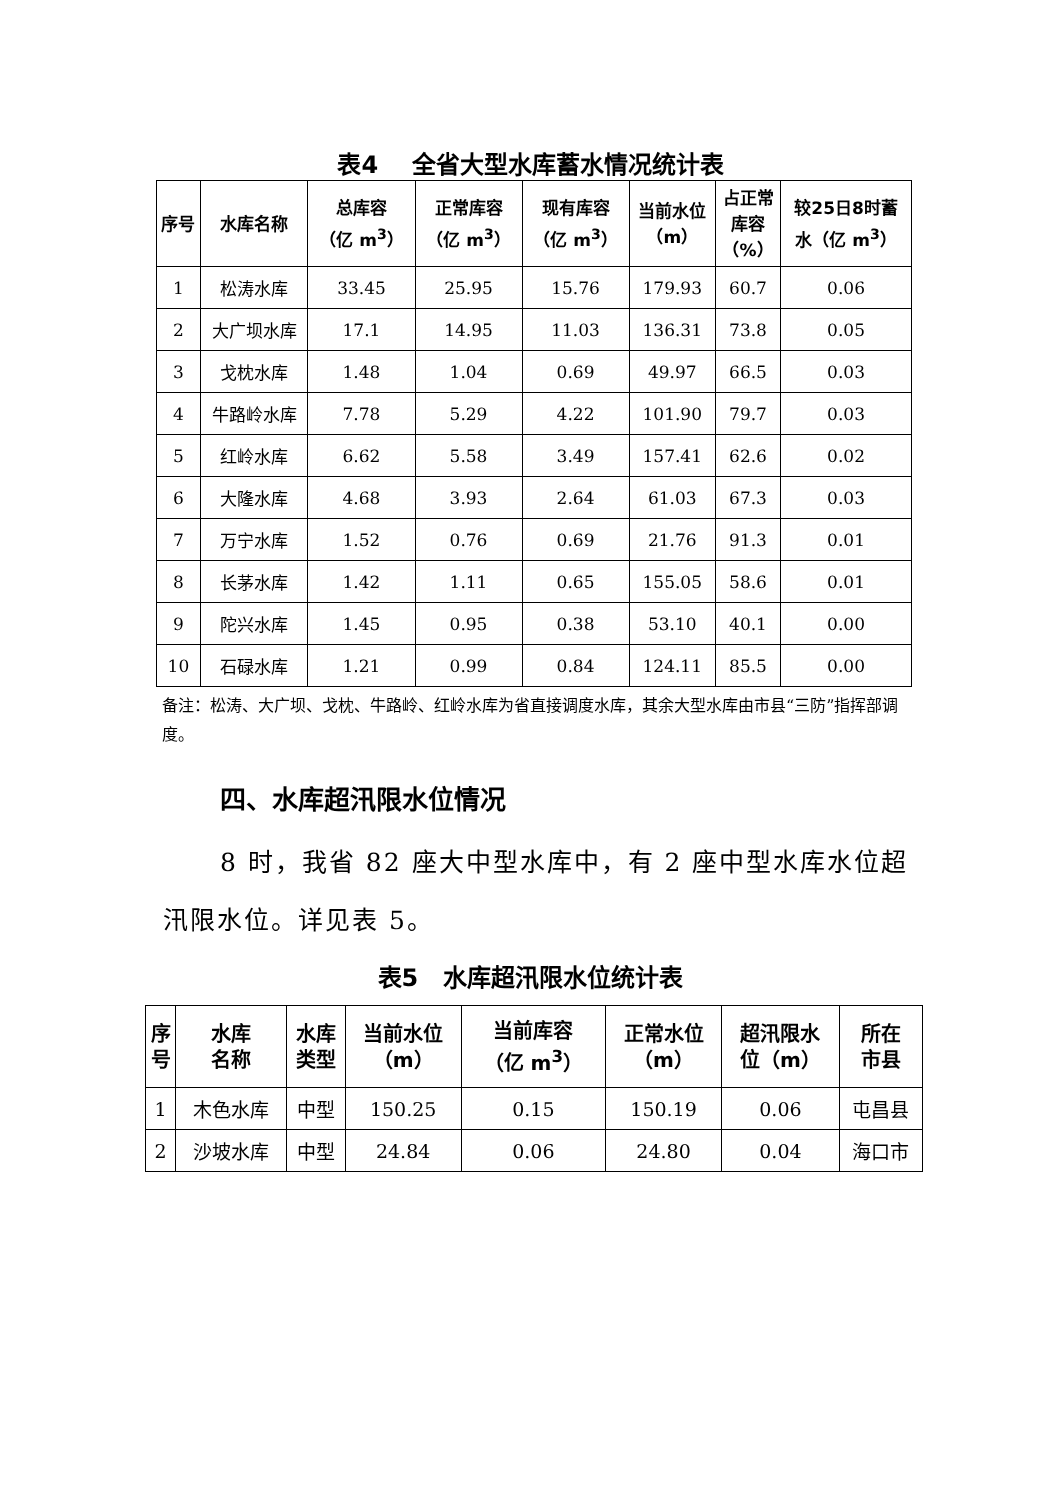表4 全省大型水库蓄水情况统计表
| 序号 | 水库名称 | 总库容 （亿 m<sup>3</sup>） | 正常库容 （亿 m<sup>3</sup>） | 现有库容 （亿 m<sup>3</sup>） | 当前水位 （m） | 占正常 库容 （%） | 较25日8时蓄 水（亿 m<sup>3</sup>） |
| --- | --- | --- | --- | --- | --- | --- | --- |
| 1 | 松涛水库 | 33.45 | 25.95 | 15.76 | 179.93 | 60.7 | 0.06 |
| 2 | 大广坝水库 | 17.1 | 14.95 | 11.03 | 136.31 | 73.8 | 0.05 |
| 3 | 戈枕水库 | 1.48 | 1.04 | 0.69 | 49.97 | 66.5 | 0.03 |
| 4 | 牛路岭水库 | 7.78 | 5.29 | 4.22 | 101.90 | 79.7 | 0.03 |
| 5 | 红岭水库 | 6.62 | 5.58 | 3.49 | 157.41 | 62.6 | 0.02 |
| 6 | 大隆水库 | 4.68 | 3.93 | 2.64 | 61.03 | 67.3 | 0.03 |
| 7 | 万宁水库 | 1.52 | 0.76 | 0.69 | 21.76 | 91.3 | 0.01 |
| 8 | 长茅水库 | 1.42 | 1.11 | 0.65 | 155.05 | 58.6 | 0.01 |
| 9 | 陀兴水库 | 1.45 | 0.95 | 0.38 | 53.10 | 40.1 | 0.00 |
| 10 | 石碌水库 | 1.21 | 0.99 | 0.84 | 124.11 | 85.5 | 0.00 |
备注：松涛、大广坝、戈枕、牛路岭、红岭水库为省直接调度水库，其余大型水库由市县“三防”指挥部调度。
四、水库超汛限水位情况
8 时，我省 82 座大中型水库中，有 2 座中型水库水位超汛限水位。详见表 5。
表5 水库超汛限水位统计表
| 序 号 | 水库 名称 | 水库 类型 | 当前水位 （m） | 当前库容 （亿 m<sup>3</sup>） | 正常水位 （m） | 超汛限水 位（m） | 所在 市县 |
| --- | --- | --- | --- | --- | --- | --- | --- |
| 1 | 木色水库 | 中型 | 150.25 | 0.15 | 150.19 | 0.06 | 屯昌县 |
| 2 | 沙坡水库 | 中型 | 24.84 | 0.06 | 24.80 | 0.04 | 海口市 |